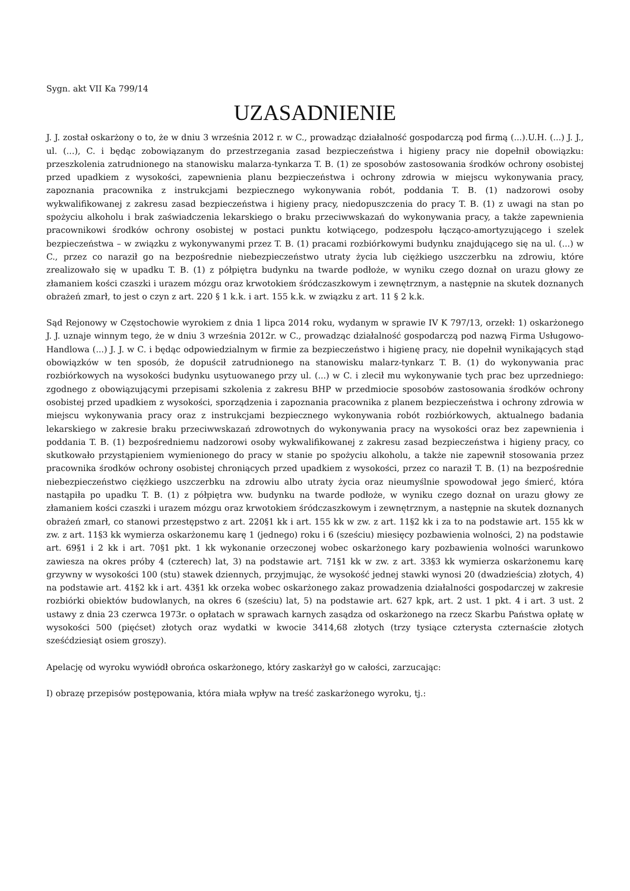Sygn. akt VII Ka 799/14
UZASADNIENIE
J. J. został oskarżony o to, że w dniu 3 września 2012 r. w C., prowadząc działalność gospodarczą pod firmą (...).U.H. (...) J. J., ul. (...), C. i będąc zobowiązanym do przestrzegania zasad bezpieczeństwa i higieny pracy nie dopełnił obowiązku: przeszkolenia zatrudnionego na stanowisku malarza-tynkarza T. B. (1) ze sposobów zastosowania środków ochrony osobistej przed upadkiem z wysokości, zapewnienia planu bezpieczeństwa i ochrony zdrowia w miejscu wykonywania pracy, zapoznania pracownika z instrukcjami bezpiecznego wykonywania robót, poddania T. B. (1) nadzorowi osoby wykwalifikowanej z zakresu zasad bezpieczeństwa i higieny pracy, niedopuszczenia do pracy T. B. (1) z uwagi na stan po spożyciu alkoholu i brak zaświadczenia lekarskiego o braku przeciwwskazań do wykonywania pracy, a także zapewnienia pracownikowi środków ochrony osobistej w postaci punktu kotwiącego, podzespołu łącząco-amortyzującego i szelek bezpieczeństwa – w związku z wykonywanymi przez T. B. (1) pracami rozbiórkowymi budynku znajdującego się na ul. (...) w C., przez co naraził go na bezpośrednie niebezpieczeństwo utraty życia lub ciężkiego uszczerbku na zdrowiu, które zrealizowało się w upadku T. B. (1) z półpiętra budynku na twarde podłoże, w wyniku czego doznał on urazu głowy ze złamaniem kości czaszki i urazem mózgu oraz krwotokiem śródczaszkowym i zewnętrznym, a następnie na skutek doznanych obrażeń zmarł, to jest o czyn z art. 220 § 1 k.k. i art. 155 k.k. w związku z art. 11 § 2 k.k.
Sąd Rejonowy w Częstochowie wyrokiem z dnia 1 lipca 2014 roku, wydanym w sprawie IV K 797/13, orzekł: 1) oskarżonego J. J. uznaje winnym tego, że w dniu 3 września 2012r. w C., prowadząc działalność gospodarczą pod nazwą Firma Usługowo-Handlowa (...) J. J. w C. i będąc odpowiedzialnym w firmie za bezpieczeństwo i higienę pracy, nie dopełnił wynikających stąd obowiązków w ten sposób, że dopuścił zatrudnionego na stanowisku malarz-tynkarz T. B. (1) do wykonywania prac rozbiórkowych na wysokości budynku usytuowanego przy ul. (...) w C. i zlecił mu wykonywanie tych prac bez uprzedniego: zgodnego z obowiązującymi przepisami szkolenia z zakresu BHP w przedmiocie sposobów zastosowania środków ochrony osobistej przed upadkiem z wysokości, sporządzenia i zapoznania pracownika z planem bezpieczeństwa i ochrony zdrowia w miejscu wykonywania pracy oraz z instrukcjami bezpiecznego wykonywania robót rozbiórkowych, aktualnego badania lekarskiego w zakresie braku przeciwwskazań zdrowotnych do wykonywania pracy na wysokości oraz bez zapewnienia i poddania T. B. (1) bezpośredniemu nadzorowi osoby wykwalifikowanej z zakresu zasad bezpieczeństwa i higieny pracy, co skutkowało przystąpieniem wymienionego do pracy w stanie po spożyciu alkoholu, a także nie zapewnił stosowania przez pracownika środków ochrony osobistej chroniących przed upadkiem z wysokości, przez co naraził T. B. (1) na bezpośrednie niebezpieczeństwo ciężkiego uszczerbku na zdrowiu albo utraty życia oraz nieumyślnie spowodował jego śmierć, która nastąpiła po upadku T. B. (1) z półpiętra ww. budynku na twarde podłoże, w wyniku czego doznał on urazu głowy ze złamaniem kości czaszki i urazem mózgu oraz krwotokiem śródczaszkowym i zewnętrznym, a następnie na skutek doznanych obrażeń zmarł, co stanowi przestępstwo z art. 220§1 kk i art. 155 kk w zw. z art. 11§2 kk i za to na podstawie art. 155 kk w zw. z art. 11§3 kk wymierza oskarżonemu karę 1 (jednego) roku i 6 (sześciu) miesięcy pozbawienia wolności, 2) na podstawie art. 69§1 i 2 kk i art. 70§1 pkt. 1 kk wykonanie orzeczonej wobec oskarżonego kary pozbawienia wolności warunkowo zawiesza na okres próby 4 (czterech) lat, 3) na podstawie art. 71§1 kk w zw. z art. 33§3 kk wymierza oskarżonemu karę grzywny w wysokości 100 (stu) stawek dziennych, przyjmując, że wysokość jednej stawki wynosi 20 (dwadzieścia) złotych, 4) na podstawie art. 41§2 kk i art. 43§1 kk orzeka wobec oskarżonego zakaz prowadzenia działalności gospodarczej w zakresie rozbiórki obiektów budowlanych, na okres 6 (sześciu) lat, 5) na podstawie art. 627 kpk, art. 2 ust. 1 pkt. 4 i art. 3 ust. 2 ustawy z dnia 23 czerwca 1973r. o opłatach w sprawach karnych zasądza od oskarżonego na rzecz Skarbu Państwa opłatę w wysokości 500 (pięćset) złotych oraz wydatki w kwocie 3414,68 złotych (trzy tysiące czterysta czternaście złotych sześćdziesiąt osiem groszy).
Apelację od wyroku wywiódł obrońca oskarżonego, który zaskarżył go w całości, zarzucając:
I) obrazę przepisów postępowania, która miała wpływ na treść zaskarżonego wyroku, tj.: